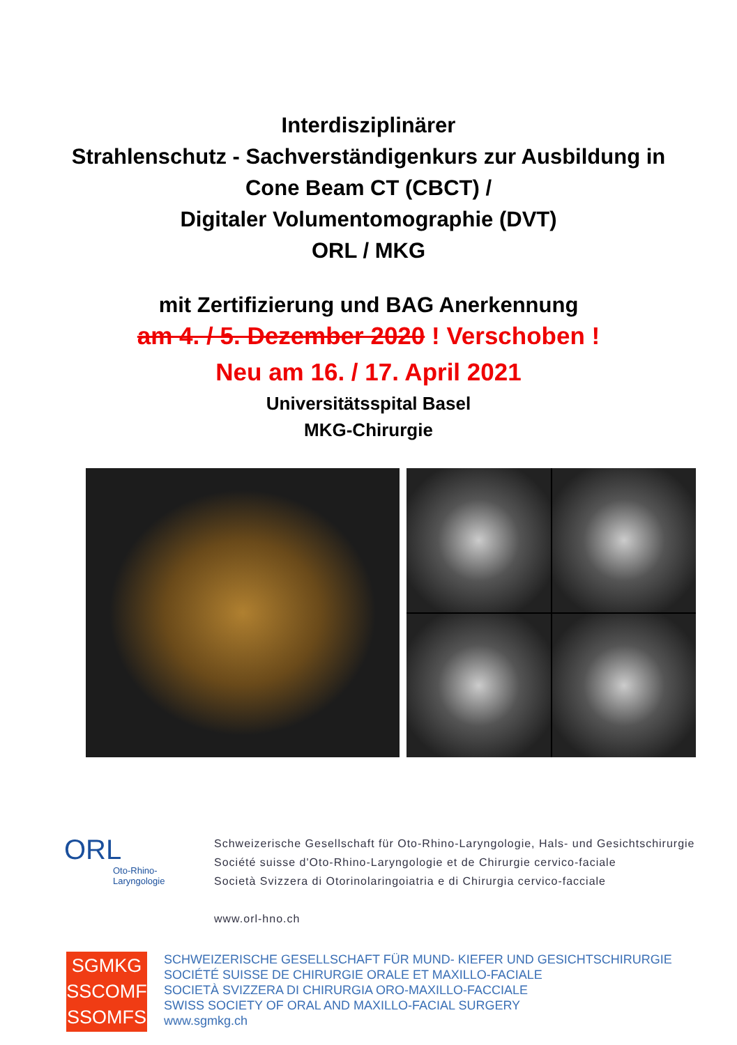Interdisziplinärer
Strahlenschutz - Sachverständigenkurs zur Ausbildung in
Cone Beam CT (CBCT) /
Digitaler Volumentomographie (DVT)
ORL / MKG
mit Zertifizierung und BAG Anerkennung
am 4. / 5. Dezember 2020 ! Verschoben !
Neu am 16. / 17. April 2021
Universitätsspital Basel
MKG-Chirurgie
ORL
Oto-Rhino-
Laryngologie
Schweizerische Gesellschaft für Oto-Rhino-Laryngologie, Hals- und Gesichtschirurgie
Société suisse d'Oto-Rhino-Laryngologie et de Chirurgie cervico-faciale
Società Svizzera di Otorinolaringoiatria e di Chirurgia cervico-facciale
www.orl-hno.ch
SGMKG
SSCOMF
SSOMFS
SCHWEIZERISCHE GESELLSCHAFT FÜR MUND- KIEFER UND GESICHTSCHIRURGIE
SOCIÉTÉ SUISSE DE CHIRURGIE ORALE ET MAXILLO-FACIALE
SOCIETÀ SVIZZERA DI CHIRURGIA ORO-MAXILLO-FACCIALE
SWISS SOCIETY OF ORAL AND MAXILLO-FACIAL SURGERY
www.sgmkg.ch